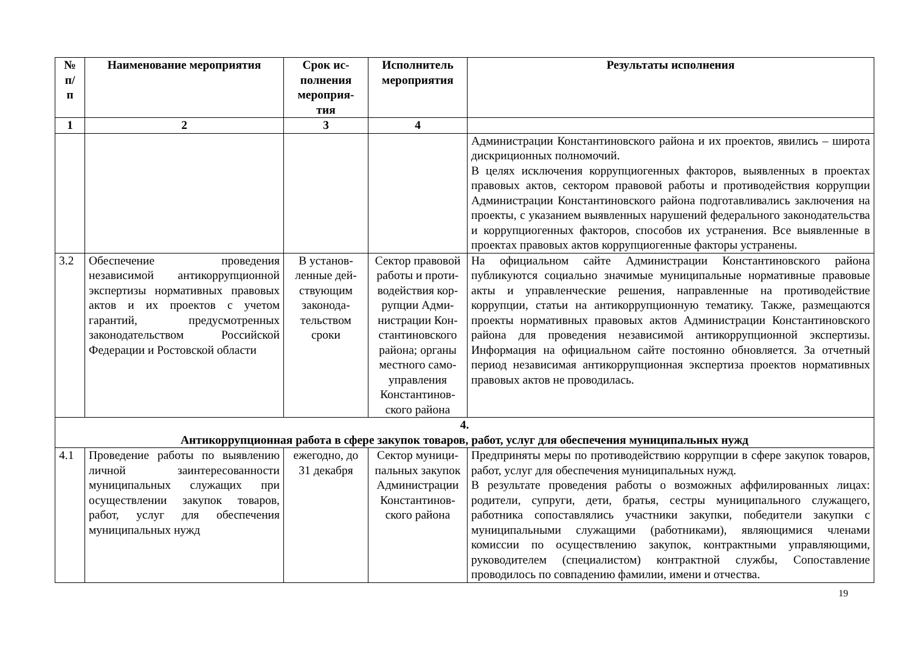| № п/ п | Наименование мероприятия | Срок ис- полнения мероприя- тия | Исполнитель мероприятия | Результаты исполнения |
| --- | --- | --- | --- | --- |
| 1 | 2 | 3 | 4 | |
| | | | | Администрации Константиновского района и их проектов, явились – широта дискриционных полномочий. В целях исключения коррупциогенных факторов, выявленных в проектах правовых актов, сектором правовой работы и противодействия коррупции Администрации Константиновского района подготавливались заключения на проекты, с указанием выявленных нарушений федерального законодательства и коррупциогенных факторов, способов их устранения. Все выявленные в проектах правовых актов коррупциогенные факторы устранены. |
| 3.2 | Обеспечение проведения независимой антикоррупционной экспертизы нормативных правовых актов и их проектов с учетом гарантий, предусмотренных законодательством Российской Федерации и Ростовской области | В установ-ленные дей-ствующим законода-тельством сроки | Сектор правовой работы и проти-водействия кор-рупции Адми-нистрации Кон-стантиновского района; органы местного само-управления Константинов-ского района | На официальном сайте Администрации Константиновского района публикуются социально значимые муниципальные нормативные правовые акты и управленческие решения, направленные на противодействие коррупции, статьи на антикоррупционную тематику. Также, размещаются проекты нормативных правовых актов Администрации Константиновского района для проведения независимой антикоррупционной экспертизы. Информация на официальном сайте постоянно обновляется. За отчетный период независимая антикоррупционная экспертиза проектов нормативных правовых актов не проводилась. |
| 4. Антикоррупционная работа в сфере закупок товаров, работ, услуг для обеспечения муниципальных нужд | | | | |
| 4.1 | Проведение работы по выявлению личной заинтересованности муниципальных служащих при осуществлении закупок товаров, работ, услуг для обеспечения муниципальных нужд | ежегодно, до 31 декабря | Сектор муници-пальных закупок Администрации Константинов-ского района | Предприняты меры по противодействию коррупции в сфере закупок товаров, работ, услуг для обеспечения муниципальных нужд. В результате проведения работы о возможных аффилированных лицах: родители, супруги, дети, братья, сестры муниципального служащего, работника сопоставлялись участники закупки, победители закупки с муниципальными служащими (работниками), являющимися членами комиссии по осуществлению закупок, контрактными управляющими, руководителем (специалистом) контрактной службы, Сопоставление проводилось по совпадению фамилии, имени и отчества. |
19